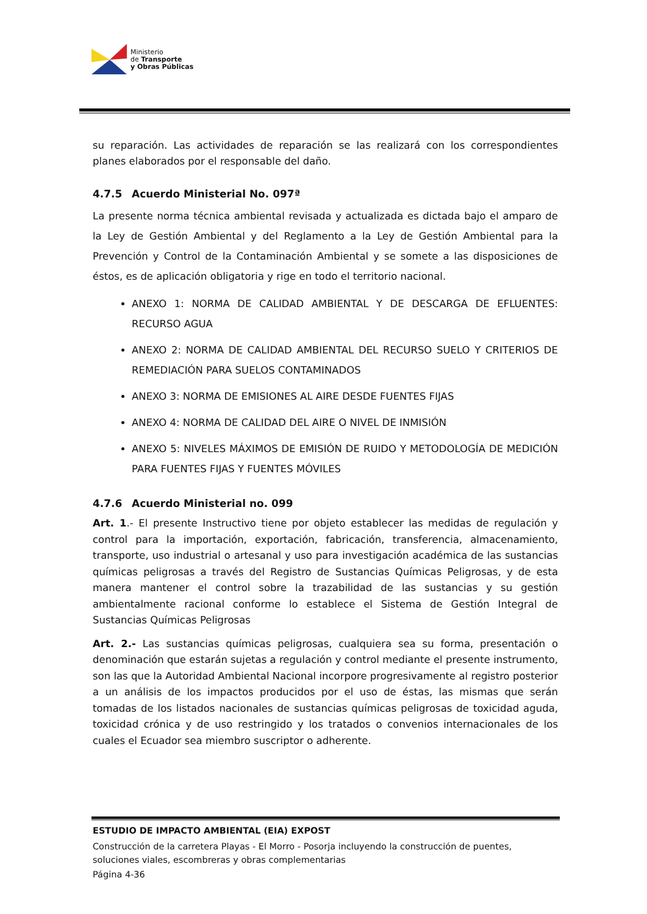Ministerio
de Transporte
y Obras Públicas
su reparación. Las actividades de reparación se las realizará con los correspondientes planes elaborados por el responsable del daño.
4.7.5 Acuerdo Ministerial No. 097ª
La presente norma técnica ambiental revisada y actualizada es dictada bajo el amparo de la Ley de Gestión Ambiental y del Reglamento a la Ley de Gestión Ambiental para la Prevención y Control de la Contaminación Ambiental y se somete a las disposiciones de éstos, es de aplicación obligatoria y rige en todo el territorio nacional.
ANEXO 1: NORMA DE CALIDAD AMBIENTAL Y DE DESCARGA DE EFLUENTES: RECURSO AGUA
ANEXO 2: NORMA DE CALIDAD AMBIENTAL DEL RECURSO SUELO Y CRITERIOS DE REMEDIACIÓN PARA SUELOS CONTAMINADOS
ANEXO 3: NORMA DE EMISIONES AL AIRE DESDE FUENTES FIJAS
ANEXO 4: NORMA DE CALIDAD DEL AIRE O NIVEL DE INMISIÓN
ANEXO 5: NIVELES MÁXIMOS DE EMISIÓN DE RUIDO Y METODOLOGÍA DE MEDICIÓN PARA FUENTES FIJAS Y FUENTES MÓVILES
4.7.6 Acuerdo Ministerial no. 099
Art. 1.- El presente Instructivo tiene por objeto establecer las medidas de regulación y control para la importación, exportación, fabricación, transferencia, almacenamiento, transporte, uso industrial o artesanal y uso para investigación académica de las sustancias químicas peligrosas a través del Registro de Sustancias Químicas Peligrosas, y de esta manera mantener el control sobre la trazabilidad de las sustancias y su gestión ambientalmente racional conforme lo establece el Sistema de Gestión Integral de Sustancias Químicas Peligrosas
Art. 2.- Las sustancias químicas peligrosas, cualquiera sea su forma, presentación o denominación que estarán sujetas a regulación y control mediante el presente instrumento, son las que la Autoridad Ambiental Nacional incorpore progresivamente al registro posterior a un análisis de los impactos producidos por el uso de éstas, las mismas que serán tomadas de los listados nacionales de sustancias químicas peligrosas de toxicidad aguda, toxicidad crónica y de uso restringido y los tratados o convenios internacionales de los cuales el Ecuador sea miembro suscriptor o adherente.
ESTUDIO DE IMPACTO AMBIENTAL (EIA) EXPOST
Construcción de la carretera Playas - El Morro - Posorja incluyendo la construcción de puentes, soluciones viales, escombreras y obras complementarias
Página 4-36